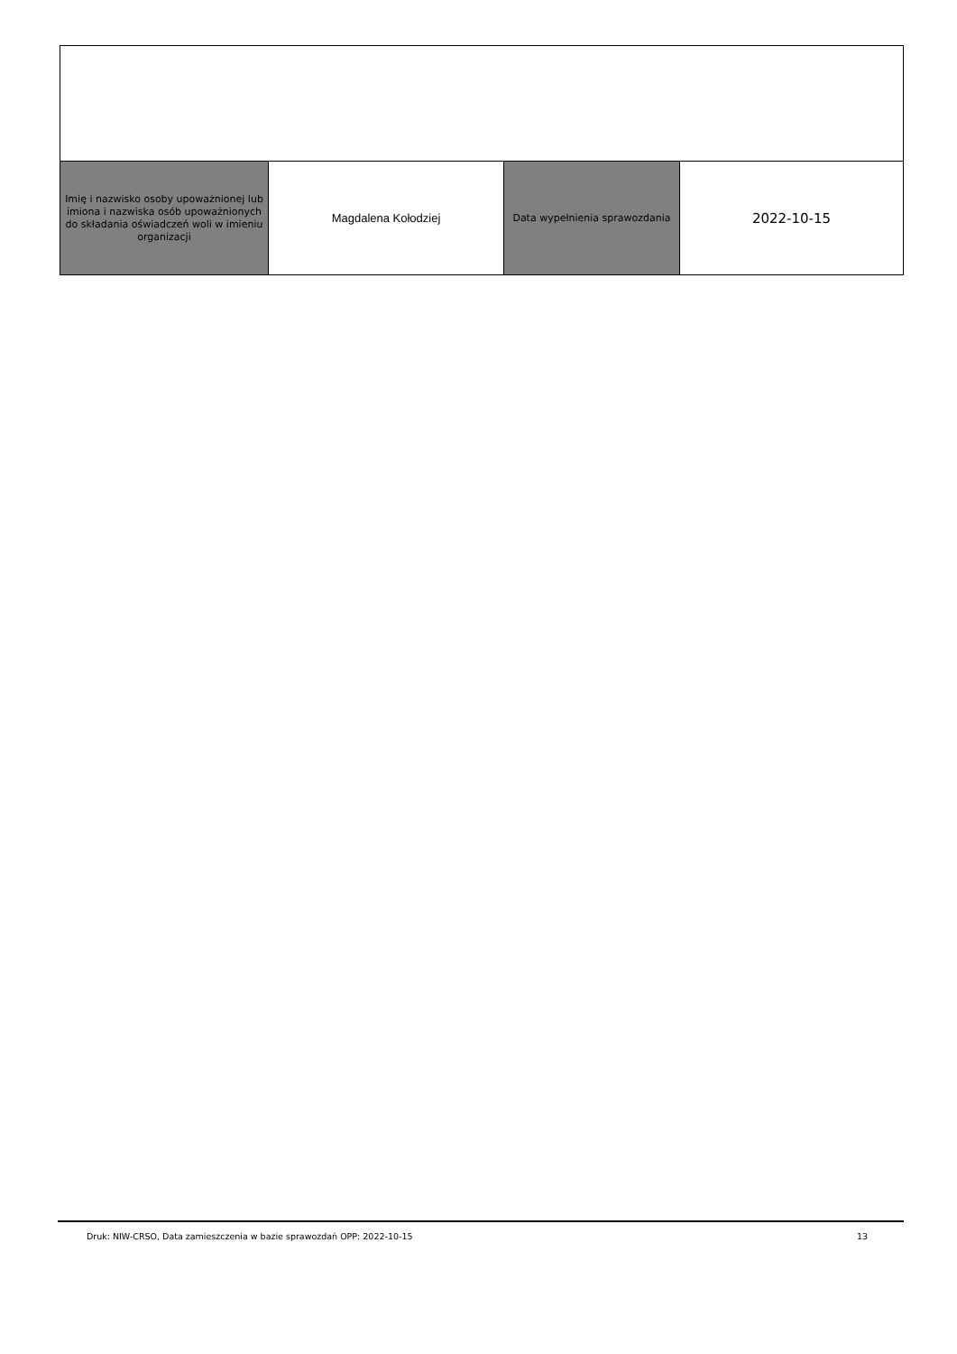| Imię i nazwisko osoby upoważnionej lub imiona i nazwiska osób upoważnionych do składania oświadczeń woli w imieniu organizacji | Magdalena Kołodziej | Data wypełnienia sprawozdania | 2022-10-15 |
Druk: NIW-CRSO, Data zamieszczenia w bazie sprawozdań OPP: 2022-10-15 13